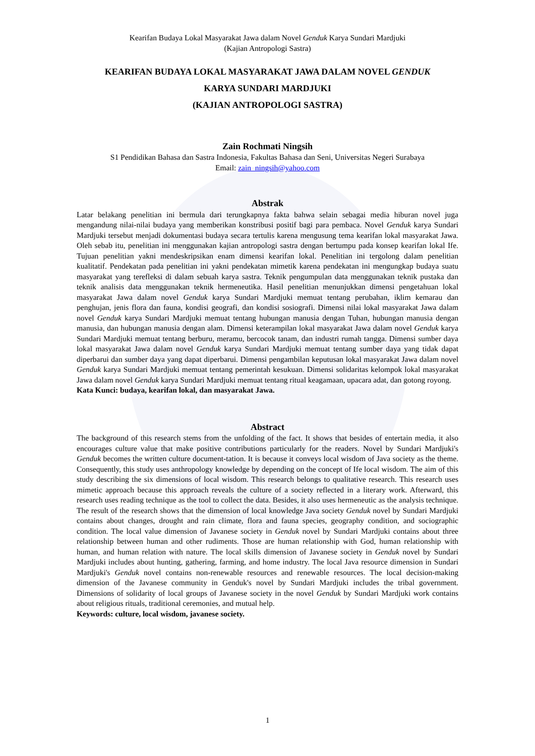Kearifan Budaya Lokal Masyarakat Jawa dalam Novel Genduk Karya Sundari Mardjuki
(Kajian Antropologi Sastra)
KEARIFAN BUDAYA LOKAL MASYARAKAT JAWA DALAM NOVEL GENDUK
KARYA SUNDARI MARDJUKI
(KAJIAN ANTROPOLOGI SASTRA)
Zain Rochmati Ningsih
S1 Pendidikan Bahasa dan Sastra Indonesia, Fakultas Bahasa dan Seni, Universitas Negeri Surabaya
Email: zain_ningsih@yahoo.com
Abstrak
Latar belakang penelitian ini bermula dari terungkapnya fakta bahwa selain sebagai media hiburan novel juga mengandung nilai-nilai budaya yang memberikan konstribusi positif bagi para pembaca. Novel Genduk karya Sundari Mardjuki tersebut menjadi dokumentasi budaya secara tertulis karena mengusung tema kearifan lokal masyarakat Jawa. Oleh sebab itu, penelitian ini menggunakan kajian antropologi sastra dengan bertumpu pada konsep kearifan lokal Ife. Tujuan penelitian yakni mendeskripsikan enam dimensi kearifan lokal. Penelitian ini tergolong dalam penelitian kualitatif. Pendekatan pada penelitian ini yakni pendekatan mimetik karena pendekatan ini mengungkap budaya suatu masyarakat yang terefleksi di dalam sebuah karya sastra. Teknik pengumpulan data menggunakan teknik pustaka dan teknik analisis data menggunakan teknik hermeneutika. Hasil penelitian menunjukkan dimensi pengetahuan lokal masyarakat Jawa dalam novel Genduk karya Sundari Mardjuki memuat tentang perubahan, iklim kemarau dan penghujan, jenis flora dan fauna, kondisi geografi, dan kondisi sosiografi. Dimensi nilai lokal masyarakat Jawa dalam novel Genduk karya Sundari Mardjuki memuat tentang hubungan manusia dengan Tuhan, hubungan manusia dengan manusia, dan hubungan manusia dengan alam. Dimensi keterampilan lokal masyarakat Jawa dalam novel Genduk karya Sundari Mardjuki memuat tentang berburu, meramu, bercocok tanam, dan industri rumah tangga. Dimensi sumber daya lokal masyarakat Jawa dalam novel Genduk karya Sundari Mardjuki memuat tentang sumber daya yang tidak dapat diperbarui dan sumber daya yang dapat diperbarui. Dimensi pengambilan keputusan lokal masyarakat Jawa dalam novel Genduk karya Sundari Mardjuki memuat tentang pemerintah kesukuan. Dimensi solidaritas kelompok lokal masyarakat Jawa dalam novel Genduk karya Sundari Mardjuki memuat tentang ritual keagamaan, upacara adat, dan gotong royong.
Kata Kunci: budaya, kearifan lokal, dan masyarakat Jawa.
Abstract
The background of this research stems from the unfolding of the fact. It shows that besides of entertain media, it also encourages culture value that make positive contributions particularly for the readers. Novel by Sundari Mardjuki's Genduk becomes the written culture document-tation. It is because it conveys local wisdom of Java society as the theme. Consequently, this study uses anthropology knowledge by depending on the concept of Ife local wisdom. The aim of this study describing the six dimensions of local wisdom. This research belongs to qualitative research. This research uses mimetic approach because this approach reveals the culture of a society reflected in a literary work. Afterward, this research uses reading technique as the tool to collect the data. Besides, it also uses hermeneutic as the analysis technique. The result of the research shows that the dimension of local knowledge Java society Genduk novel by Sundari Mardjuki contains about changes, drought and rain climate, flora and fauna species, geography condition, and sociographic condition. The local value dimension of Javanese society in Genduk novel by Sundari Mardjuki contains about three relationship between human and other rudiments. Those are human relationship with God, human relationship with human, and human relation with nature. The local skills dimension of Javanese society in Genduk novel by Sundari Mardjuki includes about hunting, gathering, farming, and home industry. The local Java resource dimension in Sundari Mardjuki's Genduk novel contains non-renewable resources and renewable resources. The local decision-making dimension of the Javanese community in Genduk's novel by Sundari Mardjuki includes the tribal government. Dimensions of solidarity of local groups of Javanese society in the novel Genduk by Sundari Mardjuki work contains about religious rituals, traditional ceremonies, and mutual help.
Keywords: culture, local wisdom, javanese society.
1